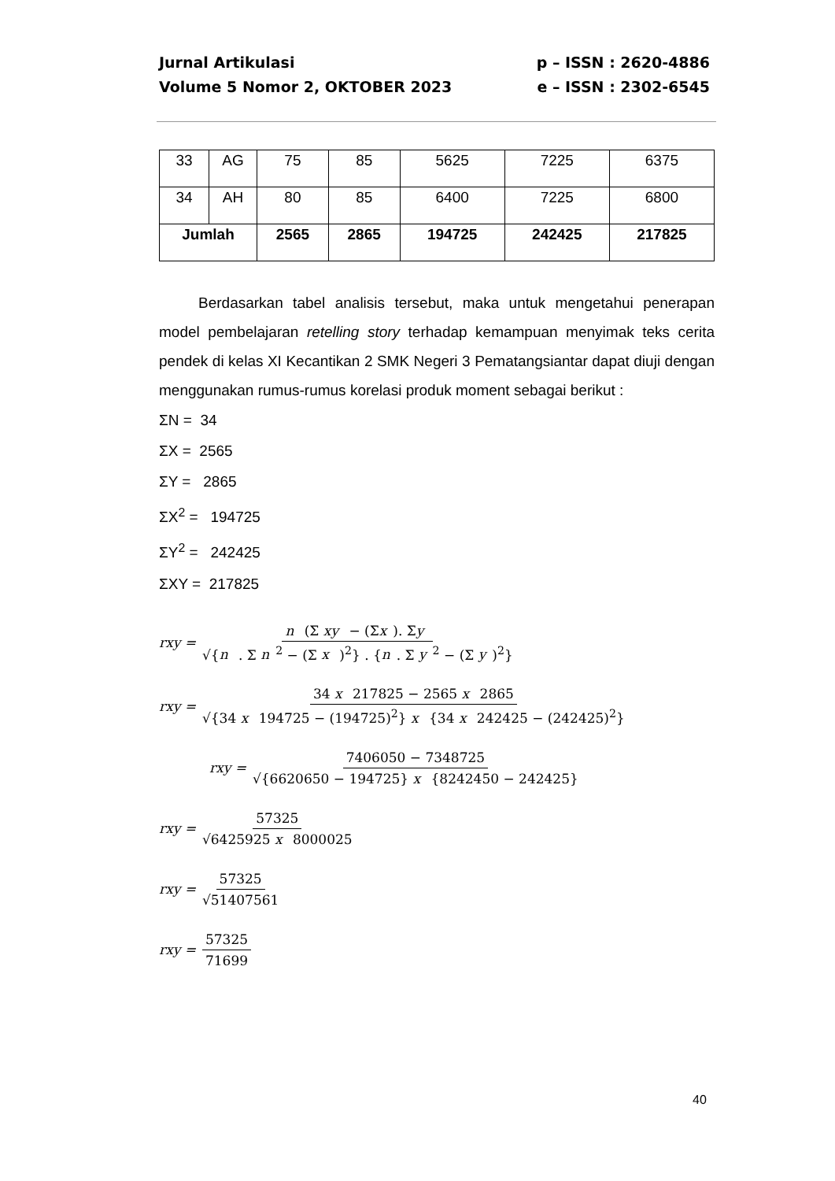Jurnal Artikulasi p – ISSN : 2620-4886
Volume 5 Nomor 2, OKTOBER 2023 e – ISSN : 2302-6545
| 33 | AG | 75 | 85 | 5625 | 7225 | 6375 |
| 34 | AH | 80 | 85 | 6400 | 7225 | 6800 |
| Jumlah | | 2565 | 2865 | 194725 | 242425 | 217825 |
Berdasarkan tabel analisis tersebut, maka untuk mengetahui penerapan model pembelajaran retelling story terhadap kemampuan menyimak teks cerita pendek di kelas XI Kecantikan 2 SMK Negeri 3 Pematangsiantar dapat diuji dengan menggunakan rumus-rumus korelasi produk moment sebagai berikut :
ΣN = 34
ΣX = 2565
ΣY = 2865
ΣX<sup>2</sup> = 194725
ΣY<sup>2</sup> = 242425
ΣXY = 217825
rxy = n (Σ xy − (Σx). Σy √{n . Σ n<sup>2</sup> − (Σ x )<sup>2</sup>} . {n. Σ y<sup>2</sup> − (Σ y)<sup>2</sup>}
rxy = 34 x 217825 − 2565 x 2865 √{34 x 194725 − (194725)<sup>2</sup>} x {34 x 242425 − (242425)<sup>2</sup>}
rxy = 7406050 − 7348725 √{6620650 − 194725} x {8242450 − 242425}
rxy = 57325 √6425925 x 8000025
rxy = 57325 √51407561
rxy = 57325 71699
40